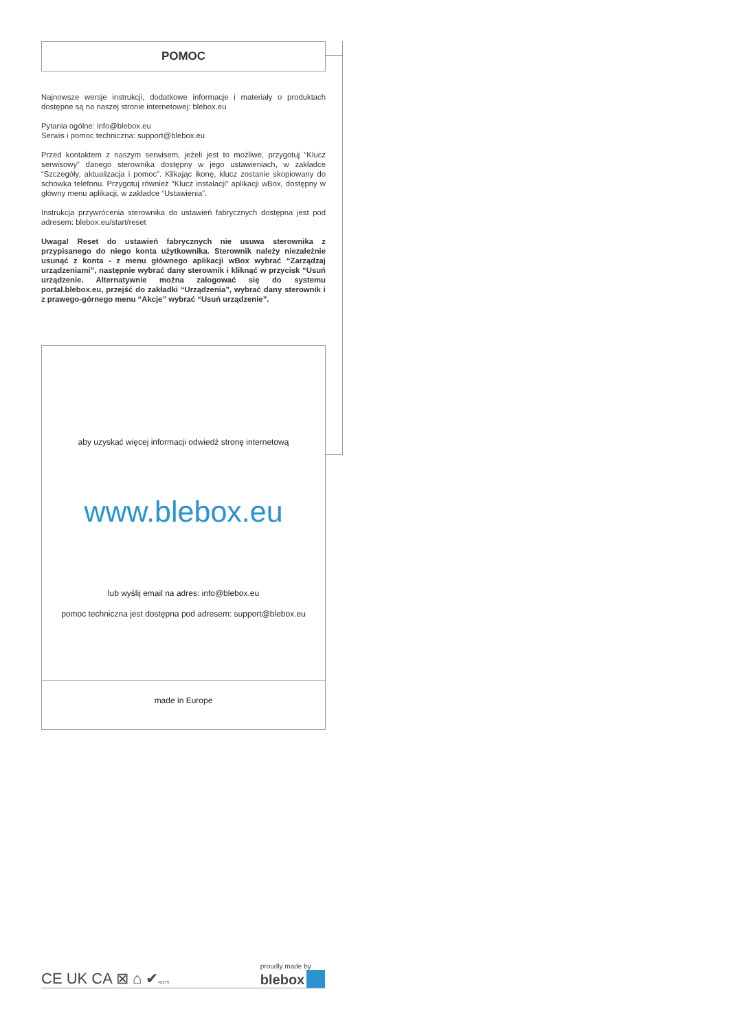POMOC
Najnowsze wersje instrukcji, dodatkowe informacje i materiały o produktach dostępne są na naszej stronie internetowej: blebox.eu
Pytania ogólne: info@blebox.eu
Serwis i pomoc techniczna: support@blebox.eu
Przed kontaktem z naszym serwisem, jeżeli jest to możliwe, przygotuj “Klucz serwisowy” danego sterownika dostępny w jego ustawieniach, w zakładce “Szczegóły, aktualizacja i pomoc”. Klikając ikonę, klucz zostanie skopiowany do schowka telefonu. Przygotuj również “Klucz instalacji” aplikacji wBox, dostępny w główny menu aplikacji, w zakładce “Ustawienia”.
Instrukcja przywrócenia sterownika do ustawień fabrycznych dostępna jest pod adresem: blebox.eu/start/reset
Uwaga! Reset do ustawień fabrycznych nie usuwa sterownika z przypisanego do niego konta użytkownika. Sterownik należy niezależnie usunąć z konta - z menu głównego aplikacji wBox wybrać “Zarządzaj urządzeniami”, następnie wybrać dany sterownik i kliknąć w przycisk “Usuń urządzenie. Alternatywnie można zalogować się do systemu portal.blebox.eu, przejść do zakładki “Urządzenia”, wybrać dany sterownik i z prawego-górnego menu “Akcje” wybrać “Usuń urządzenie”.
aby uzyskać więcej informacji odwiedź stronę internetową
www.blebox.eu
lub wyślij email na adres: info@blebox.eu
pomoc techniczna jest dostępna pod adresem: support@blebox.eu
made in Europe
CE UK CA ⊠ ⌂ ✔RoHS proudly made by
blebox